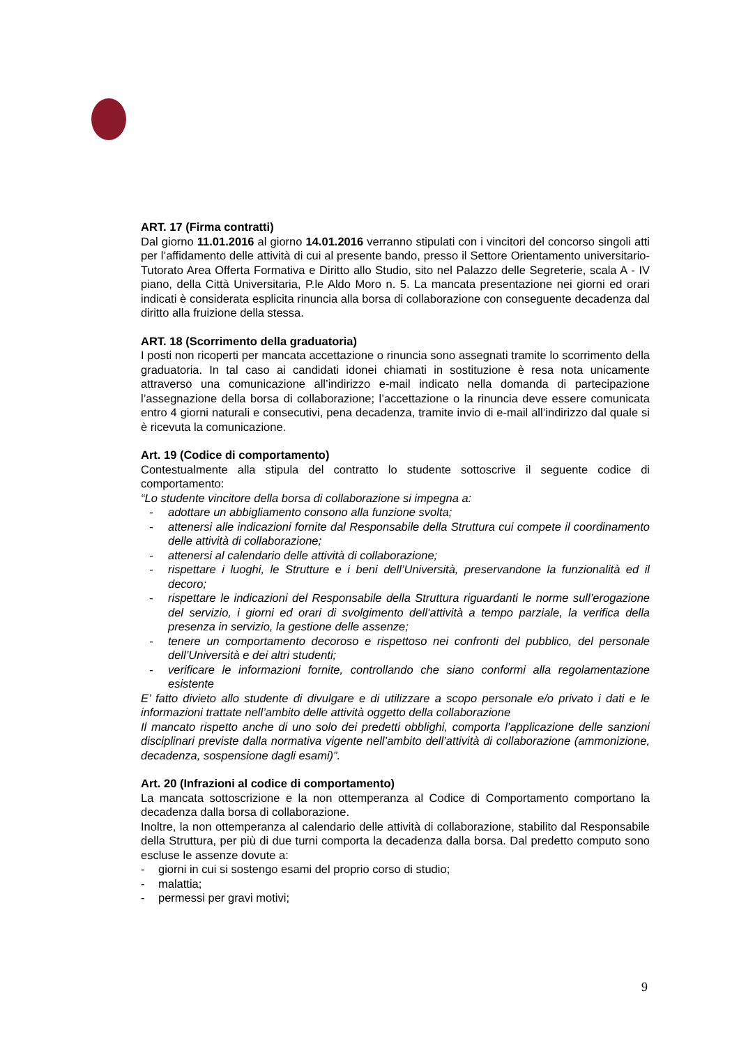ART. 17 (Firma contratti)
Dal giorno 11.01.2016 al giorno 14.01.2016 verranno stipulati con i vincitori del concorso singoli atti per l’affidamento delle attività di cui al presente bando, presso il Settore Orientamento universitario-Tutorato Area Offerta Formativa e Diritto allo Studio, sito nel Palazzo delle Segreterie, scala A - IV piano, della Città Universitaria, P.le Aldo Moro n. 5. La mancata presentazione nei giorni ed orari indicati è considerata esplicita rinuncia alla borsa di collaborazione con conseguente decadenza dal diritto alla fruizione della stessa.
ART. 18 (Scorrimento della graduatoria)
I posti non ricoperti per mancata accettazione o rinuncia sono assegnati tramite lo scorrimento della graduatoria. In tal caso ai candidati idonei chiamati in sostituzione è resa nota unicamente attraverso una comunicazione all’indirizzo e-mail indicato nella domanda di partecipazione l’assegnazione della borsa di collaborazione; l’accettazione o la rinuncia deve essere comunicata entro 4 giorni naturali e consecutivi, pena decadenza, tramite invio di e-mail all’indirizzo dal quale si è ricevuta la comunicazione.
Art. 19 (Codice di comportamento)
Contestualmente alla stipula del contratto lo studente sottoscrive il seguente codice di comportamento:
“Lo studente vincitore della borsa di collaborazione si impegna a:
- adottare un abbigliamento consono alla funzione svolta;
- attenersi alle indicazioni fornite dal Responsabile della Struttura cui compete il coordinamento delle attività di collaborazione;
- attenersi al calendario delle attività di collaborazione;
- rispettare i luoghi, le Strutture e i beni dell’Università, preservandone la funzionalità ed il decoro;
- rispettare le indicazioni del Responsabile della Struttura riguardanti le norme sull’erogazione del servizio, i giorni ed orari di svolgimento dell’attività a tempo parziale, la verifica della presenza in servizio, la gestione delle assenze;
- tenere un comportamento decoroso e rispettoso nei confronti del pubblico, del personale dell’Università e dei altri studenti;
- verificare le informazioni fornite, controllando che siano conformi alla regolamentazione esistente
E’ fatto divieto allo studente di divulgare e di utilizzare a scopo personale e/o privato i dati e le informazioni trattate nell’ambito delle attività oggetto della collaborazione
Il mancato rispetto anche di uno solo dei predetti obblighi, comporta l’applicazione delle sanzioni disciplinari previste dalla normativa vigente nell’ambito dell’attività di collaborazione (ammonizione, decadenza, sospensione dagli esami)”.
Art. 20 (Infrazioni al codice di comportamento)
La mancata sottoscrizione e la non ottemperanza al Codice di Comportamento comportano la decadenza dalla borsa di collaborazione.
Inoltre, la non ottemperanza al calendario delle attività di collaborazione, stabilito dal Responsabile della Struttura, per più di due turni comporta la decadenza dalla borsa. Dal predetto computo sono escluse le assenze dovute a:
- giorni in cui si sostengo esami del proprio corso di studio;
- malattia;
- permessi per gravi motivi;
9